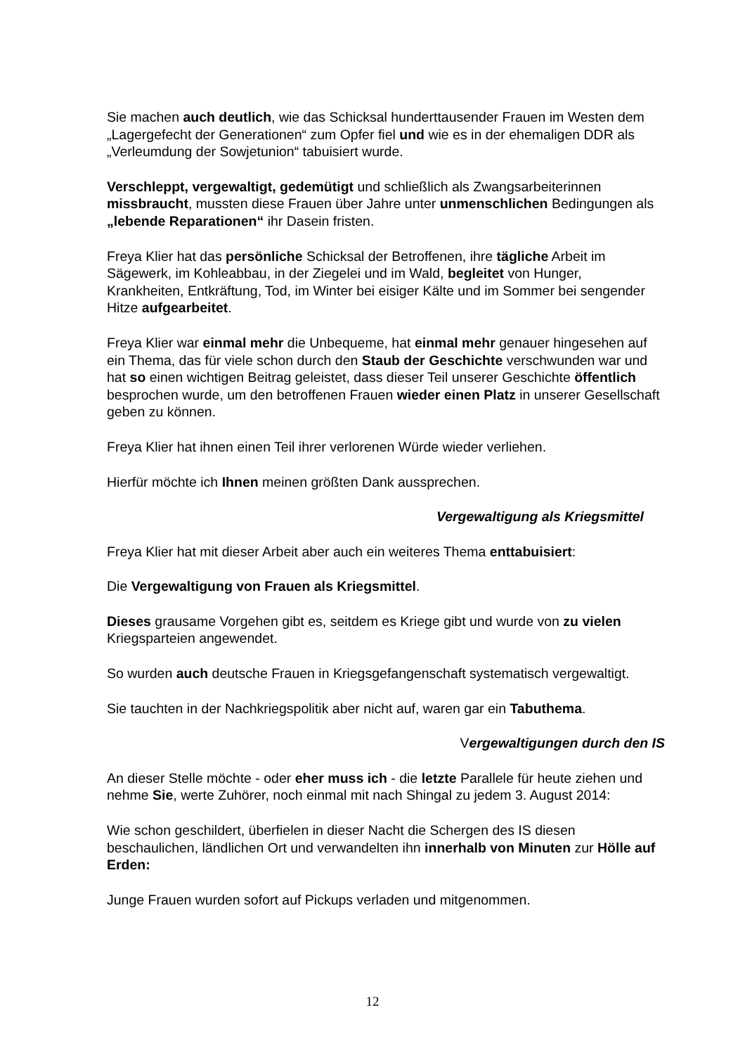Sie machen auch deutlich, wie das Schicksal hunderttausender Frauen im Westen dem „Lagergefecht der Generationen“ zum Opfer fiel und wie es in der ehemaligen DDR als „Verleumdung der Sowjetunion“ tabuisiert wurde.
Verschleppt, vergewaltigt, gedemütigt und schließlich als Zwangsarbeiterinnen missbraucht, mussten diese Frauen über Jahre unter unmenschlichen Bedingungen als „lebende Reparationen“ ihr Dasein fristen.
Freya Klier hat das persönliche Schicksal der Betroffenen, ihre tägliche Arbeit im Sägewerk, im Kohleabbau, in der Ziegelei und im Wald, begleitet von Hunger, Krankheiten, Entkräftung, Tod, im Winter bei eisiger Kälte und im Sommer bei sengender Hitze aufgearbeitet.
Freya Klier war einmal mehr die Unbequeme, hat einmal mehr genauer hingesehen auf ein Thema, das für viele schon durch den Staub der Geschichte verschwunden war und hat so einen wichtigen Beitrag geleistet, dass dieser Teil unserer Geschichte öffentlich besprochen wurde, um den betroffenen Frauen wieder einen Platz in unserer Gesellschaft geben zu können.
Freya Klier hat ihnen einen Teil ihrer verlorenen Würde wieder verliehen.
Hierfür möchte ich Ihnen meinen größten Dank aussprechen.
Vergewaltigung als Kriegsmittel
Freya Klier hat mit dieser Arbeit aber auch ein weiteres Thema enttabuisiert:
Die Vergewaltigung von Frauen als Kriegsmittel.
Dieses grausame Vorgehen gibt es, seitdem es Kriege gibt und wurde von zu vielen Kriegsparteien angewendet.
So wurden auch deutsche Frauen in Kriegsgefangenschaft systematisch vergewaltigt.
Sie tauchten in der Nachkriegspolitik aber nicht auf, waren gar ein Tabuthema.
Vergewaltigungen durch den IS
An dieser Stelle möchte - oder eher muss ich - die letzte Parallele für heute ziehen und nehme Sie, werte Zuhörer, noch einmal mit nach Shingal zu jedem 3. August 2014:
Wie schon geschildert, überfielen in dieser Nacht die Schergen des IS diesen beschaulichen, ländlichen Ort und verwandelten ihn innerhalb von Minuten zur Hölle auf Erden:
Junge Frauen wurden sofort auf Pickups verladen und mitgenommen.
12